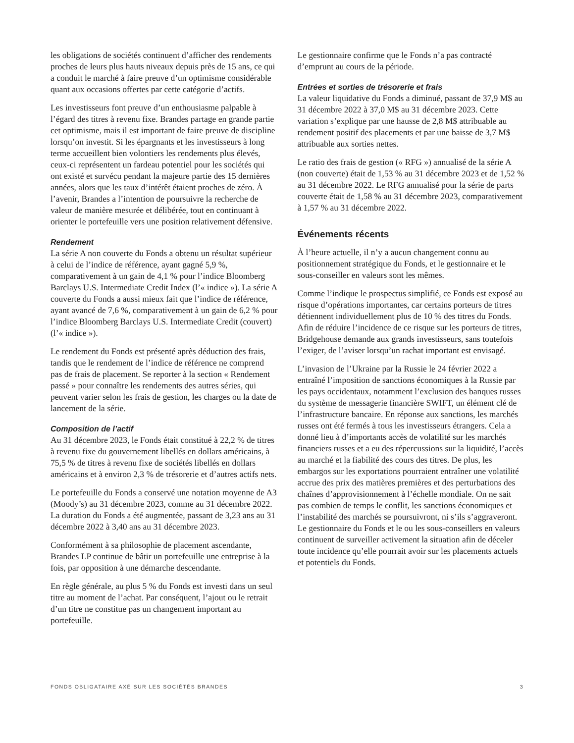les obligations de sociétés continuent d’afficher des rendements proches de leurs plus hauts niveaux depuis près de 15 ans, ce qui a conduit le marché à faire preuve d’un optimisme considérable quant aux occasions offertes par cette catégorie d’actifs.
Les investisseurs font preuve d’un enthousiasme palpable à l’égard des titres à revenu fixe. Brandes partage en grande partie cet optimisme, mais il est important de faire preuve de discipline lorsqu’on investit. Si les épargnants et les investisseurs à long terme accueillent bien volontiers les rendements plus élevés, ceux-ci représentent un fardeau potentiel pour les sociétés qui ont existé et survécu pendant la majeure partie des 15 dernières années, alors que les taux d’intérêt étaient proches de zéro. À l’avenir, Brandes a l’intention de poursuivre la recherche de valeur de manière mesurée et délibérée, tout en continuant à orienter le portefeuille vers une position relativement défensive.
Rendement
La série A non couverte du Fonds a obtenu un résultat supérieur à celui de l’indice de référence, ayant gagné 5,9 %, comparativement à un gain de 4,1 % pour l’indice Bloomberg Barclays U.S. Intermediate Credit Index (l’« indice »). La série A couverte du Fonds a aussi mieux fait que l’indice de référence, ayant avancé de 7,6 %, comparativement à un gain de 6,2 % pour l’indice Bloomberg Barclays U.S. Intermediate Credit (couvert) (l’« indice »).
Le rendement du Fonds est présenté après déduction des frais, tandis que le rendement de l’indice de référence ne comprend pas de frais de placement. Se reporter à la section « Rendement passé » pour connaître les rendements des autres séries, qui peuvent varier selon les frais de gestion, les charges ou la date de lancement de la série.
Composition de l’actif
Au 31 décembre 2023, le Fonds était constitué à 22,2 % de titres à revenu fixe du gouvernement libellés en dollars américains, à 75,5 % de titres à revenu fixe de sociétés libellés en dollars américains et à environ 2,3 % de trésorerie et d’autres actifs nets.
Le portefeuille du Fonds a conservé une notation moyenne de A3 (Moody’s) au 31 décembre 2023, comme au 31 décembre 2022. La duration du Fonds a été augmentée, passant de 3,23 ans au 31 décembre 2022 à 3,40 ans au 31 décembre 2023.
Conformément à sa philosophie de placement ascendante, Brandes LP continue de bâtir un portefeuille une entreprise à la fois, par opposition à une démarche descendante.
En règle générale, au plus 5 % du Fonds est investi dans un seul titre au moment de l’achat. Par conséquent, l’ajout ou le retrait d’un titre ne constitue pas un changement important au portefeuille.
Le gestionnaire confirme que le Fonds n’a pas contracté d’emprunt au cours de la période.
Entrées et sorties de trésorerie et frais
La valeur liquidative du Fonds a diminué, passant de 37,9 M$ au 31 décembre 2022 à 37,0 M$ au 31 décembre 2023. Cette variation s’explique par une hausse de 2,8 M$ attribuable au rendement positif des placements et par une baisse de 3,7 M$ attribuable aux sorties nettes.
Le ratio des frais de gestion (« RFG ») annualisé de la série A (non couverte) était de 1,53 % au 31 décembre 2023 et de 1,52 % au 31 décembre 2022. Le RFG annualisé pour la série de parts couverte était de 1,58 % au 31 décembre 2023, comparativement à 1,57 % au 31 décembre 2022.
Événements récents
À l’heure actuelle, il n’y a aucun changement connu au positionnement stratégique du Fonds, et le gestionnaire et le sous-conseiller en valeurs sont les mêmes.
Comme l’indique le prospectus simplifié, ce Fonds est exposé au risque d’opérations importantes, car certains porteurs de titres détiennent individuellement plus de 10 % des titres du Fonds. Afin de réduire l’incidence de ce risque sur les porteurs de titres, Bridgehouse demande aux grands investisseurs, sans toutefois l’exiger, de l’aviser lorsqu’un rachat important est envisagé.
L’invasion de l’Ukraine par la Russie le 24 février 2022 a entraîné l’imposition de sanctions économiques à la Russie par les pays occidentaux, notamment l’exclusion des banques russes du système de messagerie financière SWIFT, un élément clé de l’infrastructure bancaire. En réponse aux sanctions, les marchés russes ont été fermés à tous les investisseurs étrangers. Cela a donné lieu à d’importants accès de volatilité sur les marchés financiers russes et a eu des répercussions sur la liquidité, l’accès au marché et la fiabilité des cours des titres. De plus, les embargos sur les exportations pourraient entraîner une volatilité accrue des prix des matières premières et des perturbations des chaînes d’approvisionnement à l’échelle mondiale. On ne sait pas combien de temps le conflit, les sanctions économiques et l’instabilité des marchés se poursuivront, ni s’ils s’aggraveront. Le gestionnaire du Fonds et le ou les sous-conseillers en valeurs continuent de surveiller activement la situation afin de déceler toute incidence qu’elle pourrait avoir sur les placements actuels et potentiels du Fonds.
FONDS OBLIGATAIRE AXÉ SUR LES SOCIÉTÉS BRANDES 3